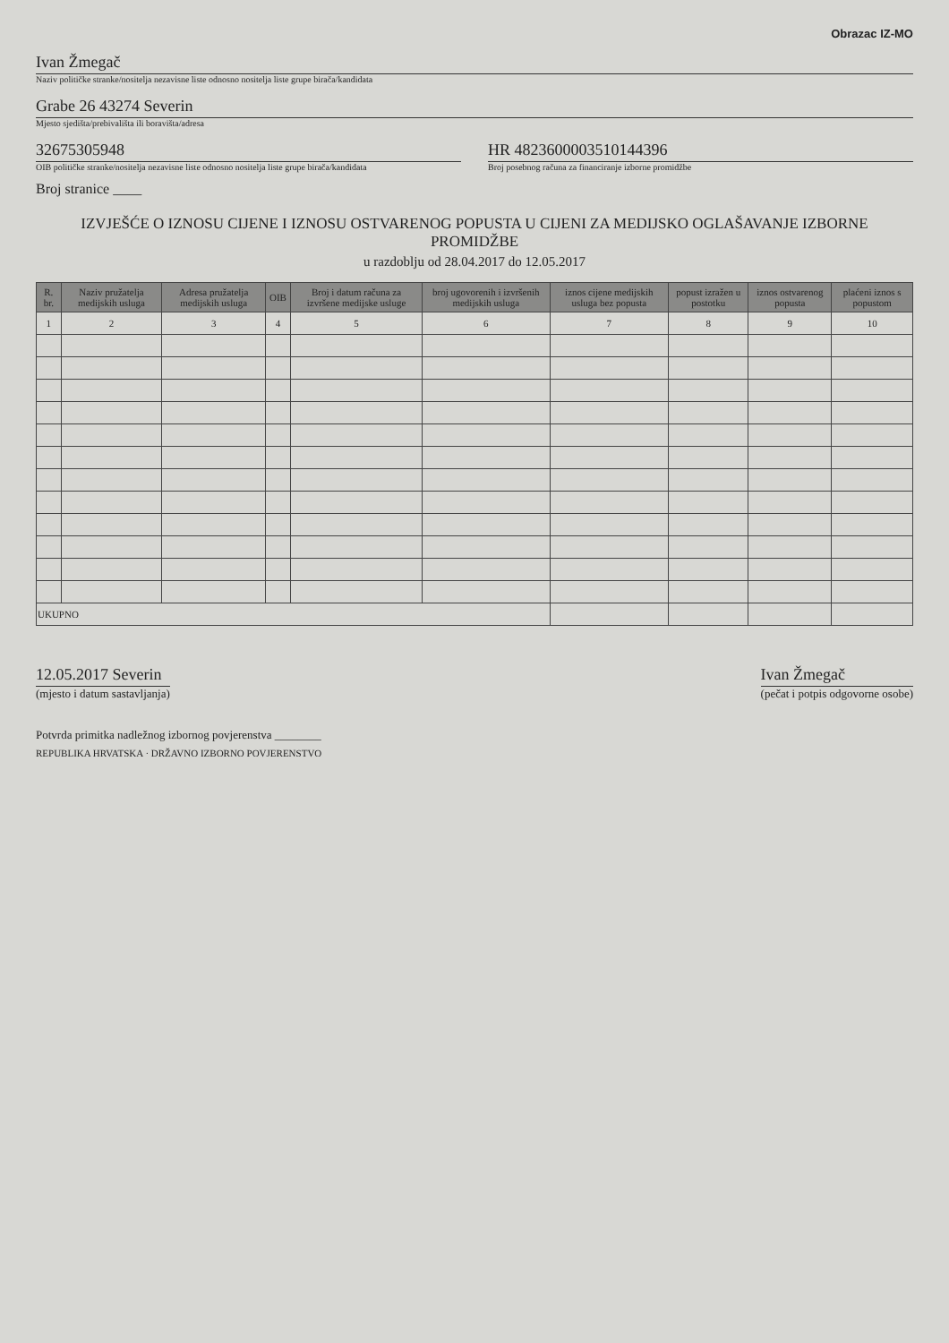Obrazac IZ-MO
Ivan Žmegač
Naziv političke stranke/nositelja nezavisne liste odnosno nositelja liste grupe birača/kandidata
Grabe 26 43274 Severin
Mjesto sjedišta/prebivališta ili boravišta/adresa
32675305948
OIB političke stranke/nositelja nezavisne liste odnosno nositelja liste grupe birača/kandidata
HR 4823600003510144396
Broj posebnog računa za financiranje izborne promidžbe
Broj stranice ____
IZVJEŠĆE O IZNOSU CIJENE I IZNOSU OSTVARENOG POPUSTA U CIJENI ZA MEDIJSKO OGLAŠAVANJE IZBORNE PROMIDŽBE
u razdoblju od 28.04.2017 do 12.05.2017
| R. br. | Naziv pružatelja medijskih usluga | Adresa pružatelja medijskih usluga | OIB | Broj i datum računa za izvršene medijske usluge | broj ugovorenih i izvršenih medijskih usluga | iznos cijene medijskih usluga bez popusta | popust izražen u postotku | iznos ostvarenog popusta | plaćeni iznos s popustom |
| --- | --- | --- | --- | --- | --- | --- | --- | --- | --- |
| 1 | 2 | 3 | 4 | 5 | 6 | 7 | 8 | 9 | 10 |
| UKUPNO | | | | | | | | | |
12.05.2017 Severin
(mjesto i datum sastavljanja)
Ivan Žmegač
(pečat i potpis odgovorne osobe)
Potvrda primitka nadležnog izbornog povjerenstva ________
REPUBLIKA HRVATSKA · DRŽAVNO IZBORNO POVJERENSTVO